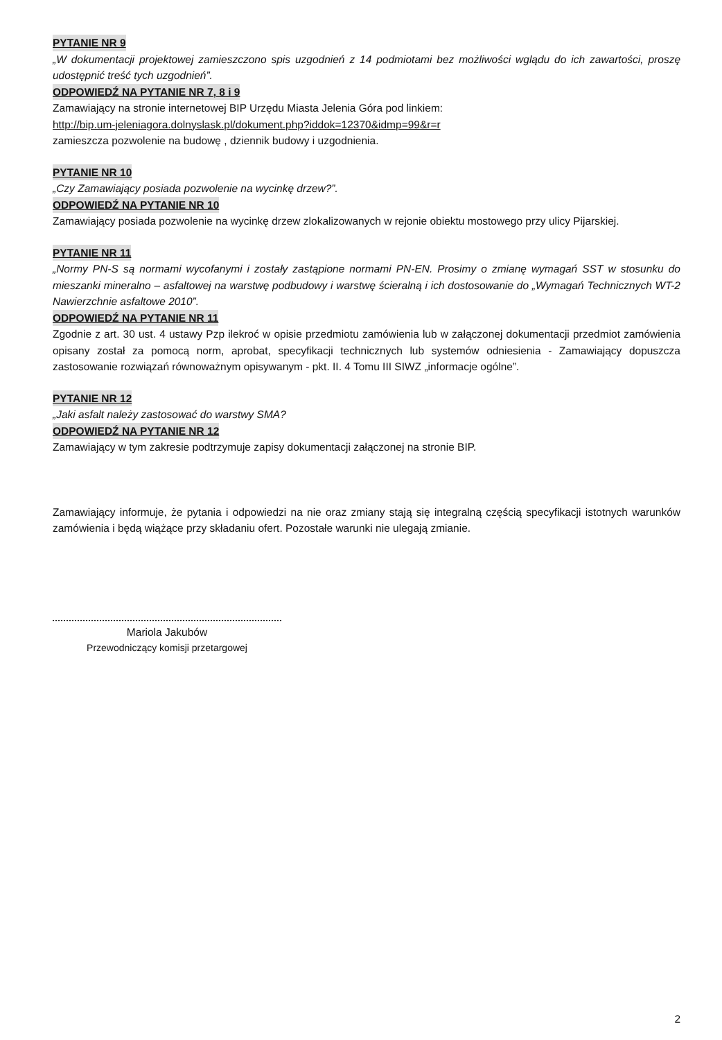PYTANIE NR 9
„W dokumentacji projektowej zamieszczono spis uzgodnień z 14 podmiotami bez możliwości wglądu do ich zawartości, proszę udostępnić treść tych uzgodnień”.
ODPOWIEDŹ NA PYTANIE NR 7, 8 i 9
Zamawiający na stronie internetowej BIP Urzędu Miasta Jelenia Góra pod linkiem:
http://bip.um-jeleniagora.dolnyslask.pl/dokument.php?iddok=12370&idmp=99&r=r
zamieszcza pozwolenie na budowę , dziennik budowy i uzgodnienia.
PYTANIE NR 10
„Czy Zamawiający posiada pozwolenie na wycinkę drzew?”.
ODPOWIEDŹ NA PYTANIE NR 10
Zamawiający posiada pozwolenie na wycinkę drzew zlokalizowanych w rejonie obiektu mostowego przy ulicy Pijarskiej.
PYTANIE NR 11
„Normy PN-S są normami wycofanymi i zostały zastąpione normami PN-EN. Prosimy o zmianę wymagań SST w stosunku do mieszanki mineralno – asfaltowej na warstwę podbudowy i warstwę ścieralną i ich dostosowanie do „Wymagań Technicznych WT-2 Nawierzchnie asfaltowe 2010”.
ODPOWIEDŹ NA PYTANIE NR 11
Zgodnie z art. 30 ust. 4 ustawy Pzp ilekroć w opisie przedmiotu zamówienia lub w załączonej dokumentacji przedmiot zamówienia opisany został za pomocą norm, aprobat, specyfikacji technicznych lub systemów odniesienia - Zamawiający dopuszcza zastosowanie rozwiązań równoważnym opisywanym - pkt. II. 4 Tomu III SIWZ „informacje ogólne”.
PYTANIE NR 12
„Jaki asfalt należy zastosować do warstwy SMA?
ODPOWIEDŹ NA PYTANIE NR 12
Zamawiający w tym zakresie podtrzymuje zapisy dokumentacji załączonej na stronie BIP.
Zamawiający informuje, że pytania i odpowiedzi na nie oraz zmiany stają się integralną częścią specyfikacji istotnych warunków zamówienia i będą wiążące przy składaniu ofert. Pozostałe warunki nie ulegają zmianie.
Mariola Jakubów
Przewodniczący komisji przetargowej
2